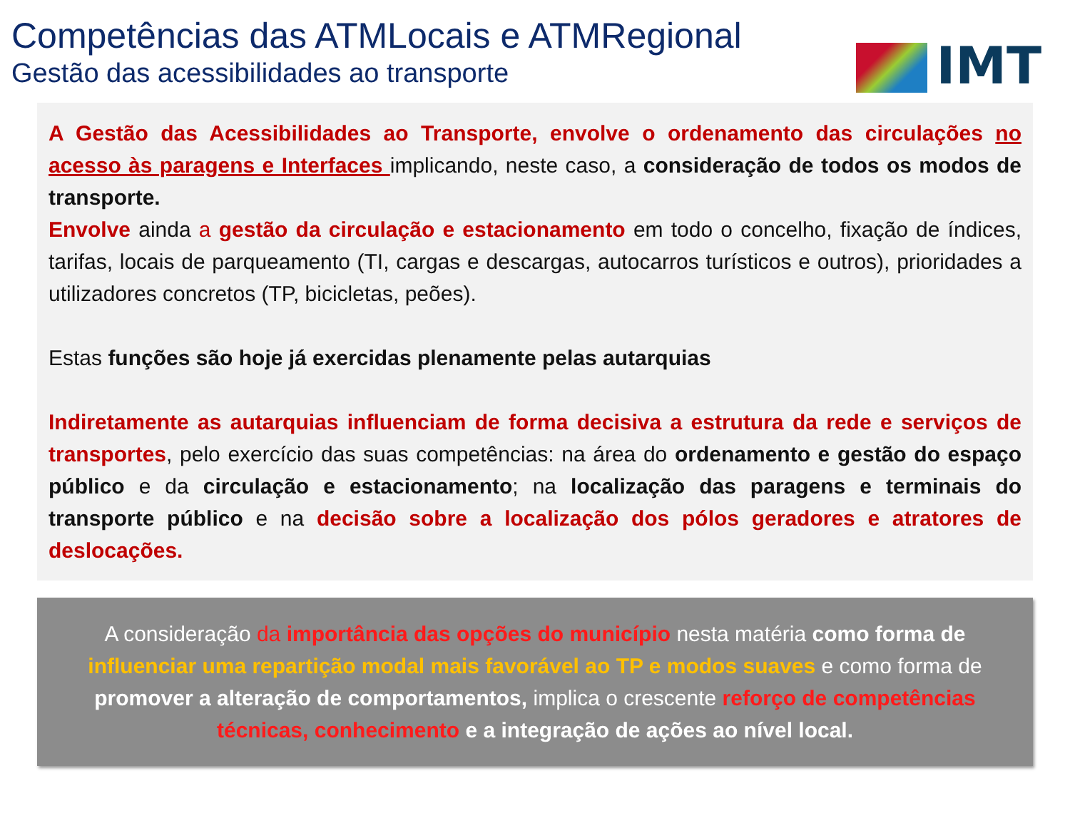IMT
Competências das ATMLocais e ATMRegional
Gestão das acessibilidades ao transporte
A Gestão das Acessibilidades ao Transporte, envolve o ordenamento das circulações no acesso às paragens e Interfaces implicando, neste caso, a consideração de todos os modos de transporte.
Envolve ainda a gestão da circulação e estacionamento em todo o concelho, fixação de índices, tarifas, locais de parqueamento (TI, cargas e descargas, autocarros turísticos e outros), prioridades a utilizadores concretos (TP, bicicletas, peões).
Estas funções são hoje já exercidas plenamente pelas autarquias
Indiretamente as autarquias influenciam de forma decisiva a estrutura da rede e serviços de transportes, pelo exercício das suas competências: na área do ordenamento e gestão do espaço público e da circulação e estacionamento; na localização das paragens e terminais do transporte público e na decisão sobre a localização dos pólos geradores e atratores de deslocações.
A consideração da importância das opções do município nesta matéria como forma de influenciar uma repartição modal mais favorável ao TP e modos suaves e como forma de promover a alteração de comportamentos, implica o crescente reforço de competências técnicas, conhecimento e a integração de ações ao nível local.